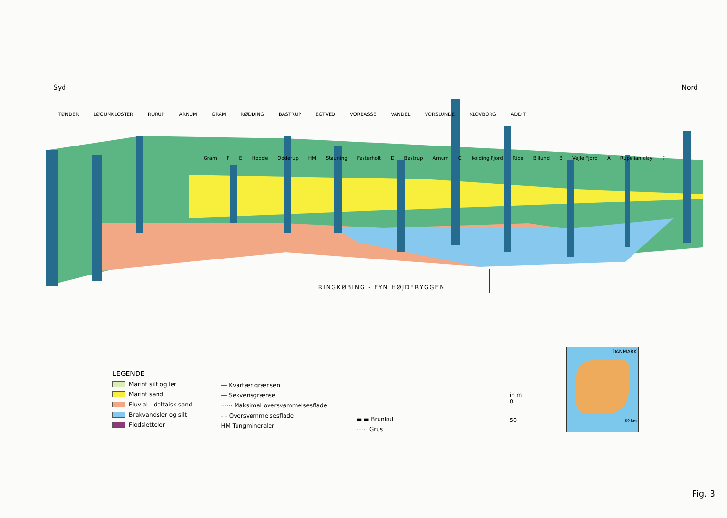Syd Nord
TØNDER LØGUMKLOSTER RURUP ARNUM GRAM RØDDING BASTRUP EGTVED VORBASSE VANDEL VORSLUNDE KLOVBORG ADDIT
Gram F E Hodde Odderup HM Stauning Fasterholt D Bastrup Arnum C Kolding Fjord Ribe Billund B Vejle Fjord A Rupelian clay?
RINGKØBING - FYN HØJDERYGGEN
LEGENDE
Marint silt og ler
Marint sand
Fluvial - deltaisk sand
Brakvandsler og silt
Flodsletteler
— Kvartær grænsen
— Sekvensgrænse
······ Maksimal oversvømmelsesflade
- - Oversvømmelsesflade
HM Tungmineraler
▬ ▬ Brunkul
····· Grus
in m
0
50
DANMARK
50 km
Fig. 3